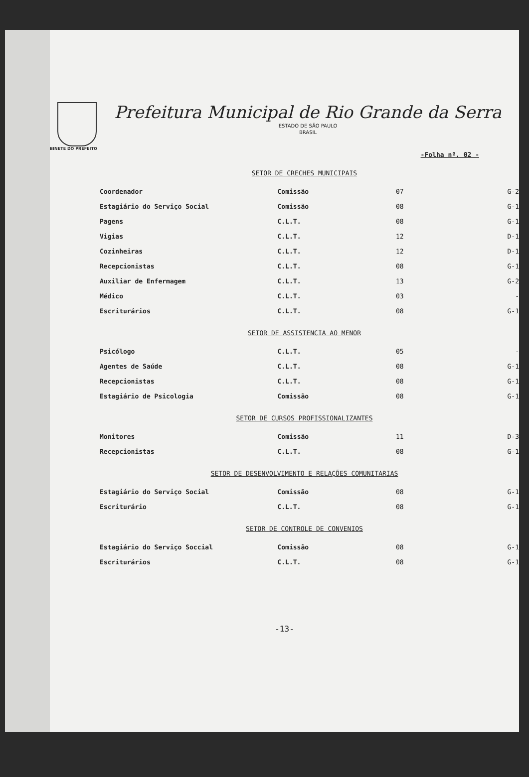Prefeitura Municipal de Rio Grande da Serra
ESTADO DE SÃO PAULO
BRASIL
BINETE DO PREFEITO
-Folha nº. 02 -
SETOR DE CRECHES MUNICIPAIS
| Coordenador | Comissão | 07 | G-2 |
| Estagiário do Serviço Social | Comissão | 08 | G-1 |
| Pagens | C.L.T. | 08 | G-1 |
| Vigias | C.L.T. | 12 | D-1 |
| Cozinheiras | C.L.T. | 12 | D-1 |
| Recepcionistas | C.L.T. | 08 | G-1 |
| Auxiliar de Enfermagem | C.L.T. | 13 | G-2 |
| Médico | C.L.T. | 03 | - |
| Escriturários | C.L.T. | 08 | G-1 |
SETOR DE ASSISTENCIA AO MENOR
| Psicólogo | C.L.T. | 05 | - |
| Agentes de Saúde | C.L.T. | 08 | G-1 |
| Recepcionistas | C.L.T. | 08 | G-1 |
| Estagiário de Psicologia | Comissão | 08 | G-1 |
SETOR DE CURSOS PROFISSIONALIZANTES
| Monitores | Comissão | 11 | D-3 |
| Recepcionistas | C.L.T. | 08 | G-1 |
SETOR DE DESENVOLVIMENTO E RELAÇÕES COMUNITARIAS
| Estagiário do Serviço Social | Comissão | 08 | G-1 |
| Escriturário | C.L.T. | 08 | G-1 |
SETOR DE CONTROLE DE CONVENIOS
| Estagiário do Serviço Soccial | Comissão | 08 | G-1 |
| Escriturários | C.L.T. | 08 | G-1 |
-13-